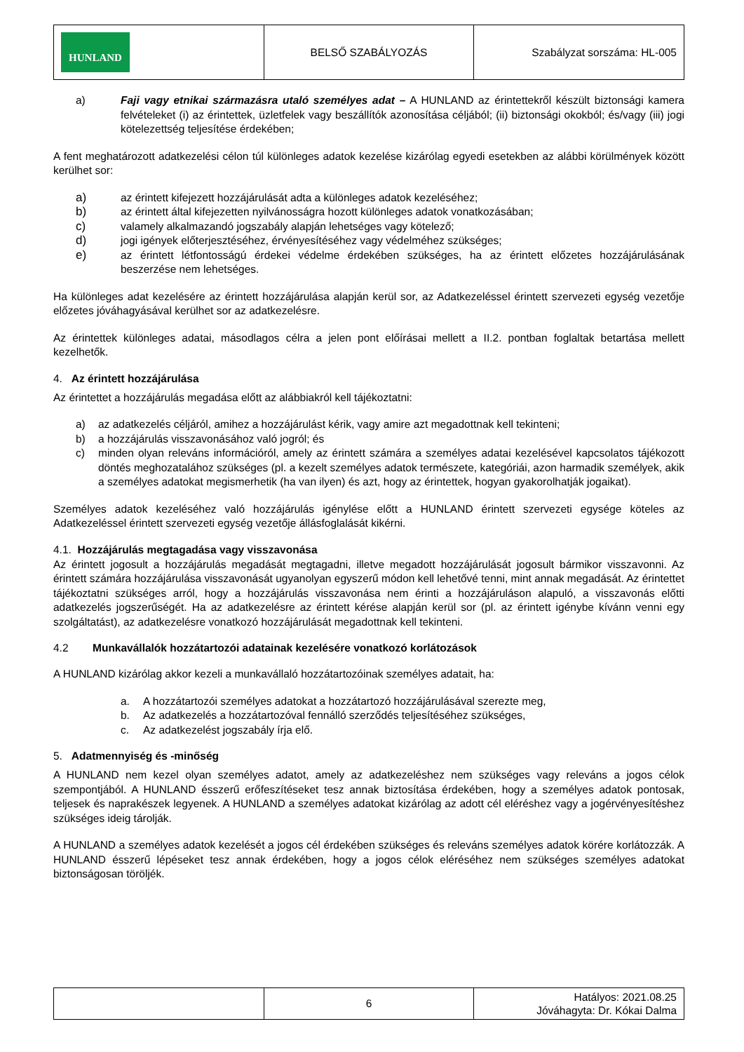| HUNLAND | BELSŐ SZABÁLYOZÁS | Szabályzat sorszáma: HL-005 |
a) Faji vagy etnikai származásra utaló személyes adat – A HUNLAND az érintettekről készült biztonsági kamera felvételeket (i) az érintettek, üzletfelek vagy beszállítók azonosítása céljából; (ii) biztonsági okokból; és/vagy (iii) jogi kötelezettség teljesítése érdekében;
A fent meghatározott adatkezelési célon túl különleges adatok kezelése kizárólag egyedi esetekben az alábbi körülmények között kerülhet sor:
a) az érintett kifejezett hozzájárulását adta a különleges adatok kezeléséhez;
b) az érintett által kifejezetten nyilvánosságra hozott különleges adatok vonatkozásában;
c) valamely alkalmazandó jogszabály alapján lehetséges vagy kötelező;
d) jogi igények előterjesztéséhez, érvényesítéséhez vagy védelméhez szükséges;
e) az érintett létfontosságú érdekei védelme érdekében szükséges, ha az érintett előzetes hozzájárulásának beszerzése nem lehetséges.
Ha különleges adat kezelésére az érintett hozzájárulása alapján kerül sor, az Adatkezeléssel érintett szervezeti egység vezetője előzetes jóváhagyásával kerülhet sor az adatkezelésre.
Az érintettek különleges adatai, másodlagos célra a jelen pont előírásai mellett a II.2. pontban foglaltak betartása mellett kezelhetők.
4. Az érintett hozzájárulása
Az érintettet a hozzájárulás megadása előtt az alábbiakról kell tájékoztatni:
a) az adatkezelés céljáról, amihez a hozzájárulást kérik, vagy amire azt megadottnak kell tekinteni;
b) a hozzájárulás visszavonásához való jogról; és
c) minden olyan releváns információról, amely az érintett számára a személyes adatai kezelésével kapcsolatos tájékozott döntés meghozatalához szükséges (pl. a kezelt személyes adatok természete, kategóriái, azon harmadik személyek, akik a személyes adatokat megismerhetik (ha van ilyen) és azt, hogy az érintettek, hogyan gyakorolhatják jogaikat).
Személyes adatok kezeléséhez való hozzájárulás igénylése előtt a HUNLAND érintett szervezeti egysége köteles az Adatkezeléssel érintett szervezeti egység vezetője állásfoglalását kikérni.
4.1. Hozzájárulás megtagadása vagy visszavonása
Az érintett jogosult a hozzájárulás megadását megtagadni, illetve megadott hozzájárulását jogosult bármikor visszavonni. Az érintett számára hozzájárulása visszavonását ugyanolyan egyszerű módon kell lehetővé tenni, mint annak megadását. Az érintettet tájékoztatni szükséges arról, hogy a hozzájárulás visszavonása nem érinti a hozzájáruláson alapuló, a visszavonás előtti adatkezelés jogszerűségét. Ha az adatkezelésre az érintett kérése alapján kerül sor (pl. az érintett igénybe kívánn venni egy szolgáltatást), az adatkezelésre vonatkozó hozzájárulását megadottnak kell tekinteni.
4.2 Munkavállalók hozzátartozói adatainak kezelésére vonatkozó korlátozások
A HUNLAND kizárólag akkor kezeli a munkavállaló hozzátartozóinak személyes adatait, ha:
a. A hozzátartozói személyes adatokat a hozzátartozó hozzájárulásával szerezte meg,
b. Az adatkezelés a hozzátartozóval fennálló szerződés teljesítéséhez szükséges,
c. Az adatkezelést jogszabály írja elő.
5. Adatmennyiség és -minőség
A HUNLAND nem kezel olyan személyes adatot, amely az adatkezeléshez nem szükséges vagy releváns a jogos célok szempontjából. A HUNLAND ésszerű erőfeszítéseket tesz annak biztosítása érdekében, hogy a személyes adatok pontosak, teljesek és naprakészek legyenek. A HUNLAND a személyes adatokat kizárólag az adott cél eléréshez vagy a jogérvényesítéshez szükséges ideig tárolják.
A HUNLAND a személyes adatok kezelését a jogos cél érdekében szükséges és releváns személyes adatok körére korlátozzák. A HUNLAND ésszerű lépéseket tesz annak érdekében, hogy a jogos célok eléréséhez nem szükséges személyes adatokat biztonságosan töröljék.
| | 6 | Hatályos: 2021.08.25 Jóváhagyta: Dr. Kókai Dalma |